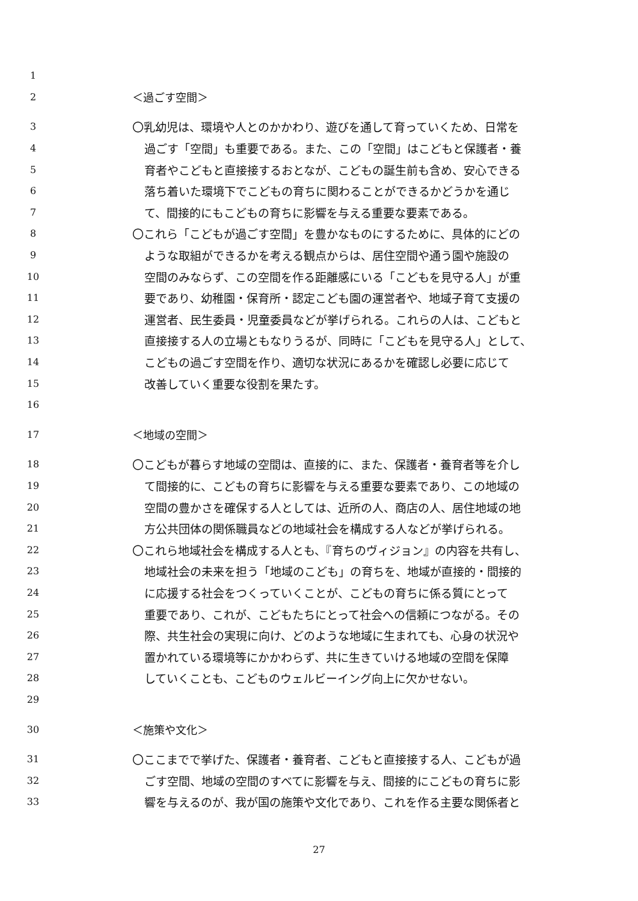1
2 ＜過ごす空間＞
3 〇乳幼児は、環境や人とのかかわり、遊びを通して育っていくため、日常を
4 過ごす「空間」も重要である。また、この「空間」はこどもと保護者・養
5 育者やこどもと直接接するおとなが、こどもの誕生前も含め、安心できる
6 落ち着いた環境下でこどもの育ちに関わることができるかどうかを通じ
7 て、間接的にもこどもの育ちに影響を与える重要な要素である。
8 〇これら「こどもが過ごす空間」を豊かなものにするために、具体的にどの
9 ような取組ができるかを考える観点からは、居住空間や通う園や施設の
10 空間のみならず、この空間を作る距離感にいる「こどもを見守る人」が重
11 要であり、幼稚園・保育所・認定こども園の運営者や、地域子育て支援の
12 運営者、民生委員・児童委員などが挙げられる。これらの人は、こどもと
13 直接接する人の立場ともなりうるが、同時に「こどもを見守る人」として、
14 こどもの過ごす空間を作り、適切な状況にあるかを確認し必要に応じて
15 改善していく重要な役割を果たす。
16
17 ＜地域の空間＞
18 〇こどもが暮らす地域の空間は、直接的に、また、保護者・養育者等を介し
19 て間接的に、こどもの育ちに影響を与える重要な要素であり、この地域の
20 空間の豊かさを確保する人としては、近所の人、商店の人、居住地域の地
21 方公共団体の関係職員などの地域社会を構成する人などが挙げられる。
22 〇これら地域社会を構成する人とも、『育ちのヴィジョン』の内容を共有し、
23 地域社会の未来を担う「地域のこども」の育ちを、地域が直接的・間接的
24 に応援する社会をつくっていくことが、こどもの育ちに係る質にとって
25 重要であり、これが、こどもたちにとって社会への信頼につながる。その
26 際、共生社会の実現に向け、どのような地域に生まれても、心身の状況や
27 置かれている環境等にかかわらず、共に生きていける地域の空間を保障
28 していくことも、こどものウェルビーイング向上に欠かせない。
29
30 ＜施策や文化＞
31 〇ここまでで挙げた、保護者・養育者、こどもと直接接する人、こどもが過
32 ごす空間、地域の空間のすべてに影響を与え、間接的にこどもの育ちに影
33 響を与えるのが、我が国の施策や文化であり、これを作る主要な関係者と
27